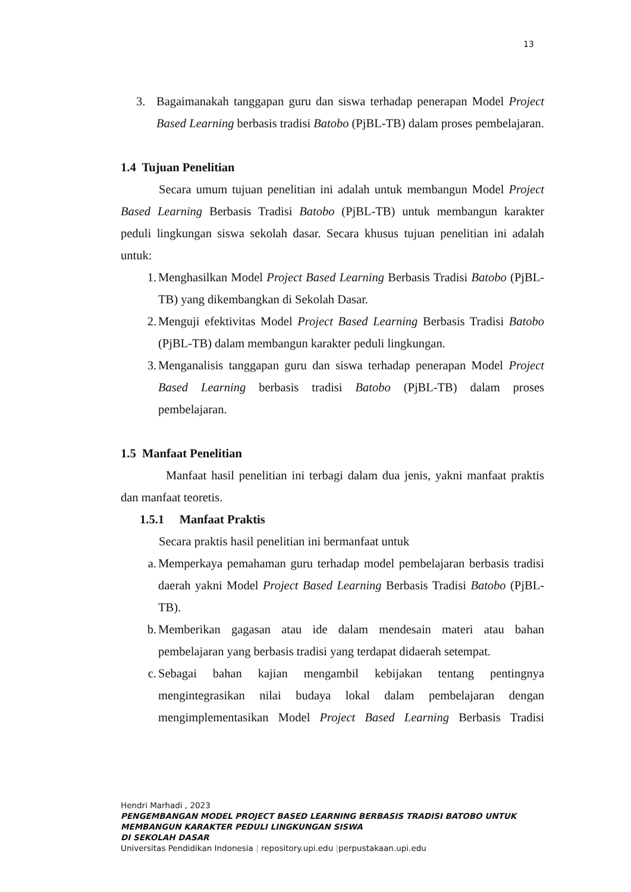13
3. Bagaimanakah tanggapan guru dan siswa terhadap penerapan Model Project Based Learning berbasis tradisi Batobo (PjBL-TB) dalam proses pembelajaran.
1.4 Tujuan Penelitian
Secara umum tujuan penelitian ini adalah untuk membangun Model Project Based Learning Berbasis Tradisi Batobo (PjBL-TB) untuk membangun karakter peduli lingkungan siswa sekolah dasar. Secara khusus tujuan penelitian ini adalah untuk:
1. Menghasilkan Model Project Based Learning Berbasis Tradisi Batobo (PjBL-TB) yang dikembangkan di Sekolah Dasar.
2. Menguji efektivitas Model Project Based Learning Berbasis Tradisi Batobo (PjBL-TB) dalam membangun karakter peduli lingkungan.
3. Menganalisis tanggapan guru dan siswa terhadap penerapan Model Project Based Learning berbasis tradisi Batobo (PjBL-TB) dalam proses pembelajaran.
1.5 Manfaat Penelitian
Manfaat hasil penelitian ini terbagi dalam dua jenis, yakni manfaat praktis dan manfaat teoretis.
1.5.1 Manfaat Praktis
Secara praktis hasil penelitian ini bermanfaat untuk
a. Memperkaya pemahaman guru terhadap model pembelajaran berbasis tradisi daerah yakni Model Project Based Learning Berbasis Tradisi Batobo (PjBL-TB).
b. Memberikan gagasan atau ide dalam mendesain materi atau bahan pembelajaran yang berbasis tradisi yang terdapat didaerah setempat.
c. Sebagai bahan kajian mengambil kebijakan tentang pentingnya mengintegrasikan nilai budaya lokal dalam pembelajaran dengan mengimplementasikan Model Project Based Learning Berbasis Tradisi
Hendri Marhadi , 2023
PENGEMBANGAN MODEL PROJECT BASED LEARNING BERBASIS TRADISI BATOBO UNTUK
MEMBANGUN KARAKTER PEDULI LINGKUNGAN SISWA
DI SEKOLAH DASAR
Universitas Pendidikan Indonesia | repository.upi.edu |perpustakaan.upi.edu